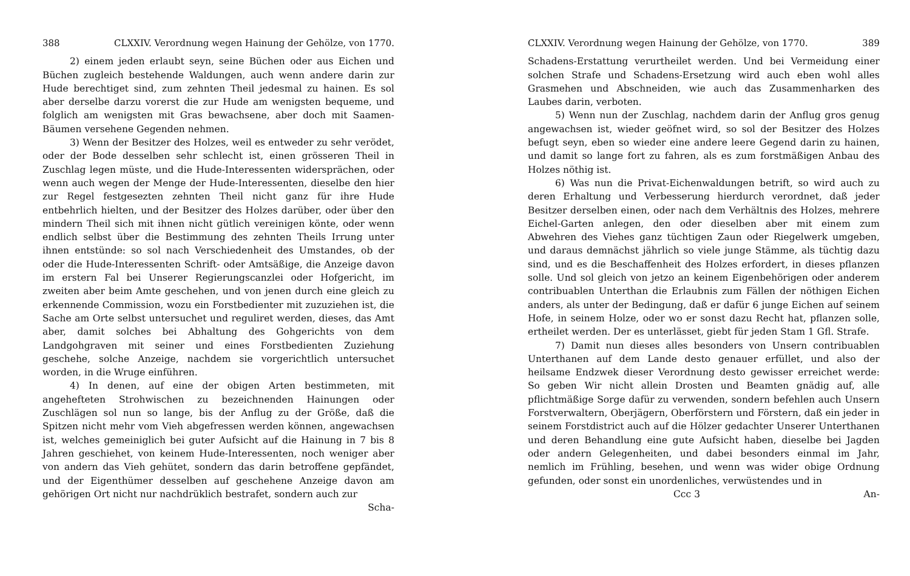388 CLXXIV. Verordnung wegen Hainung der Gehölze, von 1770.
2) einem jeden erlaubt seyn, seine Büchen oder aus Eichen und Büchen zugleich bestehende Waldungen, auch wenn andere darin zur Hude berechtiget sind, zum zehnten Theil jedesmal zu hainen. Es sol aber derselbe darzu vorerst die zur Hude am wenigsten bequeme, und folglich am wenigsten mit Gras bewachsene, aber doch mit Saamen-Bäumen versehene Gegenden nehmen.
3) Wenn der Besitzer des Holzes, weil es entweder zu sehr verödet, oder der Bode desselben sehr schlecht ist, einen grösseren Theil in Zuschlag legen müste, und die Hude-Interessenten widersprächen, oder wenn auch wegen der Menge der Hude-Interessenten, dieselbe den hier zur Regel festgesezten zehnten Theil nicht ganz für ihre Hude entbehrlich hielten, und der Besitzer des Holzes darüber, oder über den mindern Theil sich mit ihnen nicht gütlich vereinigen könte, oder wenn endlich selbst über die Bestimmung des zehnten Theils Irrung unter ihnen entstünde: so sol nach Verschiedenheit des Umstandes, ob der oder die Hude-Interessenten Schrift- oder Amtsäßige, die Anzeige davon im erstern Fal bei Unserer Regierungscanzlei oder Hofgericht, im zweiten aber beim Amte geschehen, und von jenen durch eine gleich zu erkennende Commission, wozu ein Forstbedienter mit zuzuziehen ist, die Sache am Orte selbst untersuchet und reguliret werden, dieses, das Amt aber, damit solches bei Abhaltung des Gohgerichts von dem Landgohgraven mit seiner und eines Forstbedienten Zuziehung geschehe, solche Anzeige, nachdem sie vorgerichtlich untersuchet worden, in die Wruge einführen.
4) In denen, auf eine der obigen Arten bestimmeten, mit angehefteten Strohwischen zu bezeichnenden Hainungen oder Zuschlägen sol nun so lange, bis der Anflug zu der Größe, daß die Spitzen nicht mehr vom Vieh abgefressen werden können, angewachsen ist, welches gemeiniglich bei guter Aufsicht auf die Hainung in 7 bis 8 Jahren geschiehet, von keinem Hude-Interessenten, noch weniger aber von andern das Vieh gehütet, sondern das darin betroffene gepfändet, und der Eigenthümer desselben auf geschehene Anzeige davon am gehörigen Ort nicht nur nachdrüklich bestrafet, sondern auch zur
Scha-
CLXXIV. Verordnung wegen Hainung der Gehölze, von 1770. 389
Schadens-Erstattung verurtheilet werden. Und bei Vermeidung einer solchen Strafe und Schadens-Ersetzung wird auch eben wohl alles Grasmehen und Abschneiden, wie auch das Zusammenharken des Laubes darin, verboten.
5) Wenn nun der Zuschlag, nachdem darin der Anflug gros genug angewachsen ist, wieder geöfnet wird, so sol der Besitzer des Holzes befugt seyn, eben so wieder eine andere leere Gegend darin zu hainen, und damit so lange fort zu fahren, als es zum forstmäßigen Anbau des Holzes nöthig ist.
6) Was nun die Privat-Eichenwaldungen betrift, so wird auch zu deren Erhaltung und Verbesserung hierdurch verordnet, daß jeder Besitzer derselben einen, oder nach dem Verhältnis des Holzes, mehrere Eichel-Garten anlegen, den oder dieselben aber mit einem zum Abwehren des Viehes ganz tüchtigen Zaun oder Riegelwerk umgeben, und daraus demnächst jährlich so viele junge Stämme, als tüchtig dazu sind, und es die Beschaffenheit des Holzes erfordert, in dieses pflanzen solle. Und sol gleich von jetzo an keinem Eigenbehörigen oder anderem contribuablen Unterthan die Erlaubnis zum Fällen der nöthigen Eichen anders, als unter der Bedingung, daß er dafür 6 junge Eichen auf seinem Hofe, in seinem Holze, oder wo er sonst dazu Recht hat, pflanzen solle, ertheilet werden. Der es unterlässet, giebt für jeden Stam 1 Gfl. Strafe.
7) Damit nun dieses alles besonders von Unsern contribuablen Unterthanen auf dem Lande desto genauer erfüllet, und also der heilsame Endzwek dieser Verordnung desto gewisser erreichet werde: So geben Wir nicht allein Drosten und Beamten gnädig auf, alle pflichtmäßige Sorge dafür zu verwenden, sondern befehlen auch Unsern Forstverwaltern, Oberjägern, Oberförstern und Förstern, daß ein jeder in seinem Forstdistrict auch auf die Hölzer gedachter Unserer Unterthanen und deren Behandlung eine gute Aufsicht haben, dieselbe bei Jagden oder andern Gelegenheiten, und dabei besonders einmal im Jahr, nemlich im Frühling, besehen, und wenn was wider obige Ordnung gefunden, oder sonst ein unordenliches, verwüstendes und in
Ccc 3 An-